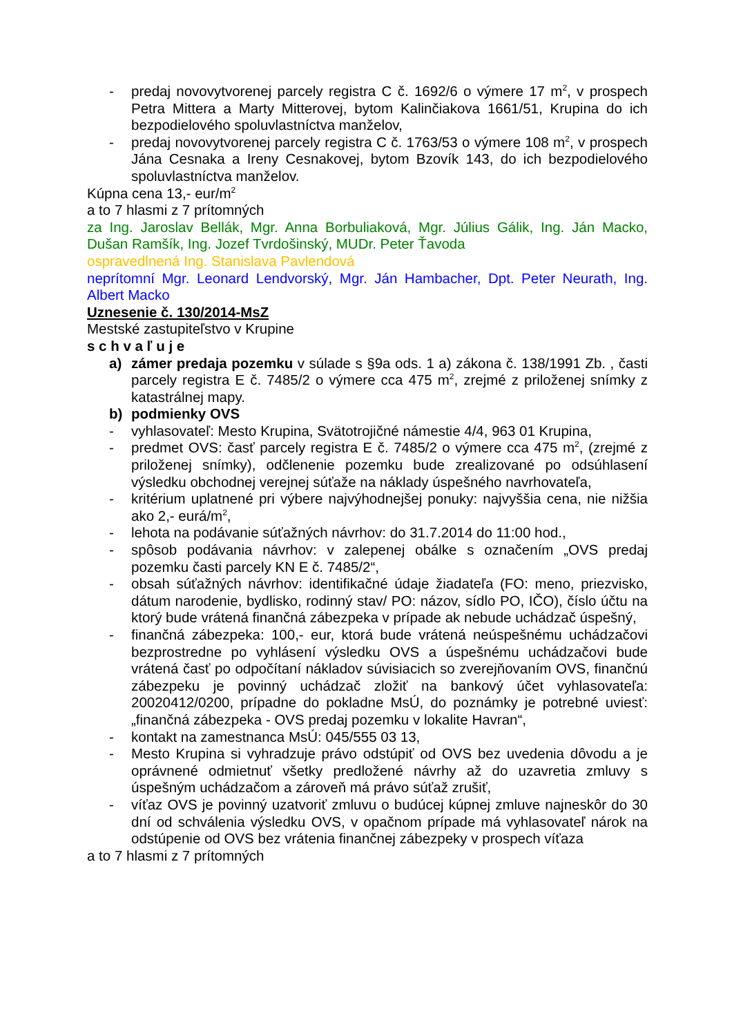- predaj novovytvorenej parcely registra C č. 1692/6 o výmere 17 m<sup>2</sup>, v prospech Petra Mittera a Marty Mitterovej, bytom Kalinčiakova 1661/51, Krupina do ich bezpodielového spoluvlastníctva manželov,
- predaj novovytvorenej parcely registra C č. 1763/53 o výmere 108 m<sup>2</sup>, v prospech Jána Cesnaka a Ireny Cesnakovej, bytom Bzovík 143, do ich bezpodielového spoluvlastníctva manželov.
Kúpna cena 13,- eur/m<sup>2</sup>
a to 7 hlasmi z 7 prítomných
za Ing. Jaroslav Bellák, Mgr. Anna Borbuliaková, Mgr. Július Gálik, Ing. Ján Macko, Dušan Ramšík, Ing. Jozef Tvrdošinský, MUDr. Peter Ťavoda
ospravedlnená Ing. Stanislava Pavlendová
neprítomní Mgr. Leonard Lendvorský, Mgr. Ján Hambacher, Dpt. Peter Neurath, Ing. Albert Macko
Uznesenie č. 130/2014-MsZ
Mestské zastupiteľstvo v Krupine
s c h v a ľ u j e
a) zámer predaja pozemku v súlade s §9a ods. 1 a) zákona č. 138/1991 Zb. , časti parcely registra E č. 7485/2 o výmere cca 475 m<sup>2</sup>, zrejmé z priloženej snímky z katastrálnej mapy.
b) podmienky OVS
- vyhlasovateľ: Mesto Krupina, Svätotrojičné námestie 4/4, 963 01 Krupina,
- predmet OVS: časť parcely registra E č. 7485/2 o výmere cca 475 m<sup>2</sup>, (zrejmé z priloženej snímky), odčlenenie pozemku bude zrealizované po odsúhlasení výsledku obchodnej verejnej súťaže na náklady úspešného navrhovateľa,
- kritérium uplatnené pri výbere najvýhodnejšej ponuky: najvyššia cena, nie nižšia ako 2,- eurá/m<sup>2</sup>,
- lehota na podávanie súťažných návrhov: do 31.7.2014 do 11:00 hod.,
- spôsob podávania návrhov: v zalepenej obálke s označením „OVS predaj pozemku časti parcely KN E č. 7485/2“,
- obsah súťažných návrhov: identifikačné údaje žiadateľa (FO: meno, priezvisko, dátum narodenie, bydlisko, rodinný stav/ PO: názov, sídlo PO, IČO), číslo účtu na ktorý bude vrátená finančná zábezpeka v prípade ak nebude uchádzač úspešný,
- finančná zábezpeka: 100,- eur, ktorá bude vrátená neúspešnému uchádzačovi bezprostredne po vyhlásení výsledku OVS a úspešnému uchádzačovi bude vrátená časť po odpočítaní nákladov súvisiacich so zverejňovaním OVS, finančnú zábezpeku je povinný uchádzač zložiť na bankový účet vyhlasovateľa: 20020412/0200, prípadne do pokladne MsÚ, do poznámky je potrebné uviesť: „finančná zábezpeka - OVS predaj pozemku v lokalite Havran“,
- kontakt na zamestnanca MsÚ: 045/555 03 13,
- Mesto Krupina si vyhradzuje právo odstúpiť od OVS bez uvedenia dôvodu a je oprávnené odmietnuť všetky predložené návrhy až do uzavretia zmluvy s úspešným uchádzačom a zároveň má právo súťaž zrušiť,
- víťaz OVS je povinný uzatvoriť zmluvu o budúcej kúpnej zmluve najneskôr do 30 dní od schválenia výsledku OVS, v opačnom prípade má vyhlasovateľ nárok na odstúpenie od OVS bez vrátenia finančnej zábezpeky v prospech víťaza
a to 7 hlasmi z 7 prítomných